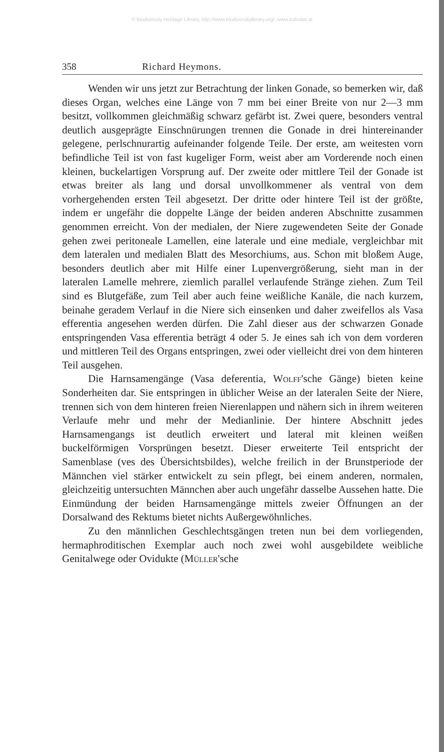© Biodiversity Heritage Library, http://www.biodiversitylibrary.org/; www.zobodat.at
358 Richard Heymons.
Wenden wir uns jetzt zur Betrachtung der linken Gonade, so bemerken wir, daß dieses Organ, welches eine Länge von 7 mm bei einer Breite von nur 2—3 mm besitzt, vollkommen gleichmäßig schwarz gefärbt ist. Zwei quere, besonders ventral deutlich ausgeprägte Einschnürungen trennen die Gonade in drei hintereinander gelegene, perlschnurartig aufeinander folgende Teile. Der erste, am weitesten vorn befindliche Teil ist von fast kugeliger Form, weist aber am Vorderende noch einen kleinen, buckelartigen Vorsprung auf. Der zweite oder mittlere Teil der Gonade ist etwas breiter als lang und dorsal unvollkommener als ventral von dem vorhergehenden ersten Teil abgesetzt. Der dritte oder hintere Teil ist der größte, indem er ungefähr die doppelte Länge der beiden anderen Abschnitte zusammen genommen erreicht. Von der medialen, der Niere zugewendeten Seite der Gonade gehen zwei peritoneale Lamellen, eine laterale und eine mediale, vergleichbar mit dem lateralen und medialen Blatt des Mesorchiums, aus. Schon mit bloßem Auge, besonders deutlich aber mit Hilfe einer Lupenvergrößerung, sieht man in der lateralen Lamelle mehrere, ziemlich parallel verlaufende Stränge ziehen. Zum Teil sind es Blutgefäße, zum Teil aber auch feine weißliche Kanäle, die nach kurzem, beinahe geradem Verlauf in die Niere sich einsenken und daher zweifellos als Vasa efferentia angesehen werden dürfen. Die Zahl dieser aus der schwarzen Gonade entspringenden Vasa efferentia beträgt 4 oder 5. Je eines sah ich von dem vorderen und mittleren Teil des Organs entspringen, zwei oder vielleicht drei von dem hinteren Teil ausgehen.
Die Harnsamengänge (Vasa deferentia, Wolff'sche Gänge) bieten keine Sonderheiten dar. Sie entspringen in üblicher Weise an der lateralen Seite der Niere, trennen sich von dem hinteren freien Nierenlappen und nähern sich in ihrem weiteren Verlaufe mehr und mehr der Medianlinie. Der hintere Abschnitt jedes Harnsamengangs ist deutlich erweitert und lateral mit kleinen weißen buckelförmigen Vorsprüngen besetzt. Dieser erweiterte Teil entspricht der Samenblase (ves des Übersichtsbildes), welche freilich in der Brunstperiode der Männchen viel stärker entwickelt zu sein pflegt, bei einem anderen, normalen, gleichzeitig untersuchten Männchen aber auch ungefähr dasselbe Aussehen hatte. Die Einmündung der beiden Harnsamengänge mittels zweier Öffnungen an der Dorsalwand des Rektums bietet nichts Außergewöhnliches.
Zu den männlichen Geschlechtsgängen treten nun bei dem vorliegenden, hermaphroditischen Exemplar auch noch zwei wohl ausgebildete weibliche Genitalwege oder Ovidukte (Müller'sche